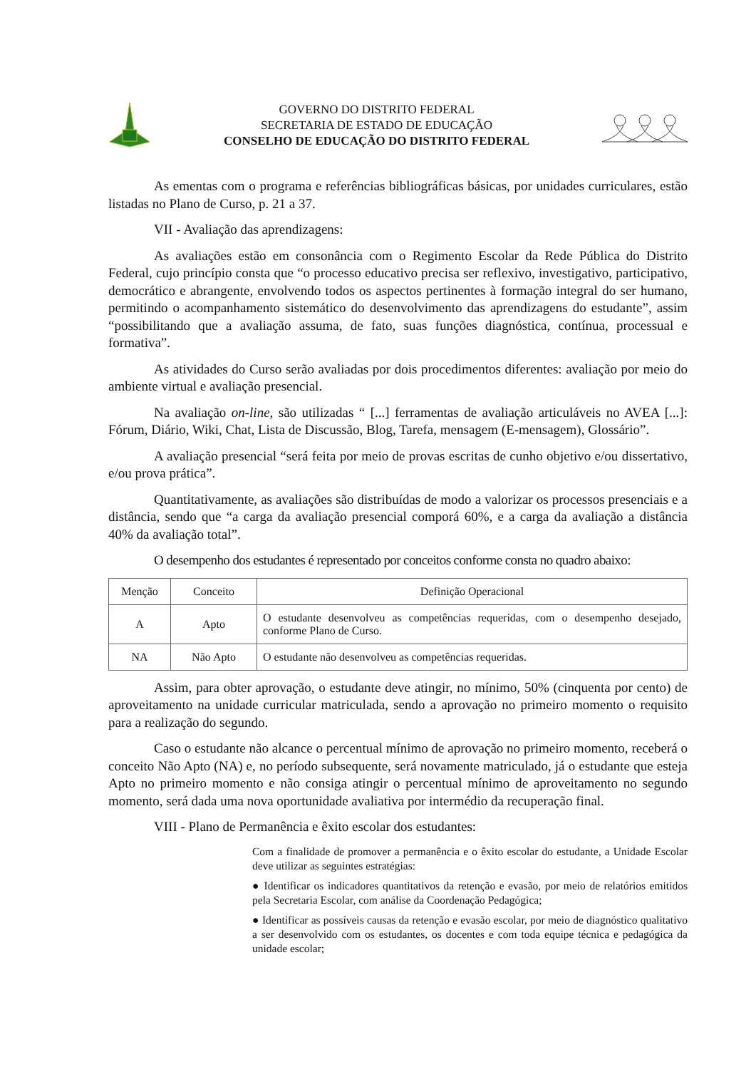GOVERNO DO DISTRITO FEDERAL
SECRETARIA DE ESTADO DE EDUCAÇÃO
CONSELHO DE EDUCAÇÃO DO DISTRITO FEDERAL
As ementas com o programa e referências bibliográficas básicas, por unidades curriculares, estão listadas no Plano de Curso, p. 21 a 37.
VII - Avaliação das aprendizagens:
As avaliações estão em consonância com o Regimento Escolar da Rede Pública do Distrito Federal, cujo princípio consta que “o processo educativo precisa ser reflexivo, investigativo, participativo, democrático e abrangente, envolvendo todos os aspectos pertinentes à formação integral do ser humano, permitindo o acompanhamento sistemático do desenvolvimento das aprendizagens do estudante”, assim “possibilitando que a avaliação assuma, de fato, suas funções diagnóstica, contínua, processual e formativa”.
As atividades do Curso serão avaliadas por dois procedimentos diferentes: avaliação por meio do ambiente virtual e avaliação presencial.
Na avaliação on-line, são utilizadas “ [...] ferramentas de avaliação articuláveis no AVEA [...]: Fórum, Diário, Wiki, Chat, Lista de Discussão, Blog, Tarefa, mensagem (E-mensagem), Glossário”.
A avaliação presencial “será feita por meio de provas escritas de cunho objetivo e/ou dissertativo, e/ou prova prática”.
Quantitativamente, as avaliações são distribuídas de modo a valorizar os processos presenciais e a distância, sendo que “a carga da avaliação presencial comporá 60%, e a carga da avaliação a distância 40% da avaliação total”.
O desempenho dos estudantes é representado por conceitos conforme consta no quadro abaixo:
| Menção | Conceito | Definição Operacional |
| --- | --- | --- |
| A | Apto | O estudante desenvolveu as competências requeridas, com o desempenho desejado, conforme Plano de Curso. |
| NA | Não Apto | O estudante não desenvolveu as competências requeridas. |
Assim, para obter aprovação, o estudante deve atingir, no mínimo, 50% (cinquenta por cento) de aproveitamento na unidade curricular matriculada, sendo a aprovação no primeiro momento o requisito para a realização do segundo.
Caso o estudante não alcance o percentual mínimo de aprovação no primeiro momento, receberá o conceito Não Apto (NA) e, no período subsequente, será novamente matriculado, já o estudante que esteja Apto no primeiro momento e não consiga atingir o percentual mínimo de aproveitamento no segundo momento, será dada uma nova oportunidade avaliativa por intermédio da recuperação final.
VIII - Plano de Permanência e êxito escolar dos estudantes:
Com a finalidade de promover a permanência e o êxito escolar do estudante, a Unidade Escolar deve utilizar as seguintes estratégias:
● Identificar os indicadores quantitativos da retenção e evasão, por meio de relatórios emitidos pela Secretaria Escolar, com análise da Coordenação Pedagógica;
● Identificar as possíveis causas da retenção e evasão escolar, por meio de diagnóstico qualitativo a ser desenvolvido com os estudantes, os docentes e com toda equipe técnica e pedagógica da unidade escolar;